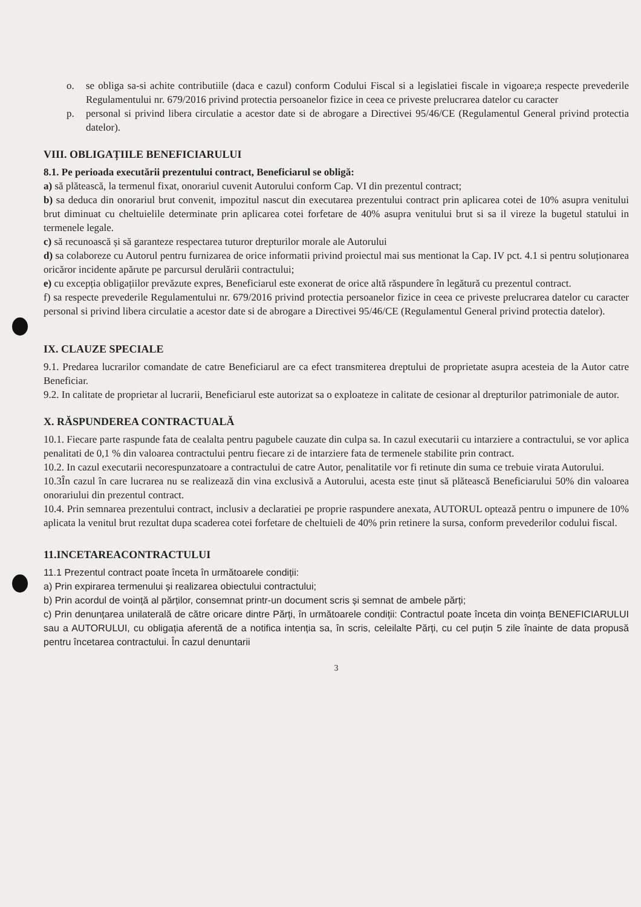o. se obliga sa-si achite contributiile (daca e cazul) conform Codului Fiscal si a legislatiei fiscale in vigoare;a respecte prevederile Regulamentului nr. 679/2016 privind protectia persoanelor fizice in ceea ce priveste prelucrarea datelor cu caracter
p. personal si privind libera circulatie a acestor date si de abrogare a Directivei 95/46/CE (Regulamentul General privind protectia datelor).
VIII. OBLIGAȚIILE BENEFICIARULUI
8.1. Pe perioada executării prezentului contract, Beneficiarul se obligă:
a) să plătească, la termenul fixat, onorariul cuvenit Autorului conform Cap. VI din prezentul contract;
b) sa deduca din onorariul brut convenit, impozitul nascut din executarea prezentului contract prin aplicarea cotei de 10% asupra venitului brut diminuat cu cheltuielile determinate prin aplicarea cotei forfetare de 40% asupra venitului brut si sa il vireze la bugetul statului in termenele legale.
c) să recunoască și să garanteze respectarea tuturor drepturilor morale ale Autorului
d) sa colaboreze cu Autorul pentru furnizarea de orice informatii privind proiectul mai sus mentionat la Cap. IV pct. 4.1 si pentru soluționarea oricăror incidente apărute pe parcursul derulării contractului;
e) cu excepția obligațiilor prevăzute expres, Beneficiarul este exonerat de orice altă răspundere în legătură cu prezentul contract.
f) sa respecte prevederile Regulamentului nr. 679/2016 privind protectia persoanelor fizice in ceea ce priveste prelucrarea datelor cu caracter personal si privind libera circulatie a acestor date si de abrogare a Directivei 95/46/CE (Regulamentul General privind protectia datelor).
IX. CLAUZE SPECIALE
9.1. Predarea lucrarilor comandate de catre Beneficiarul are ca efect transmiterea dreptului de proprietate asupra acesteia de la Autor catre Beneficiar.
9.2. In calitate de proprietar al lucrarii, Beneficiarul este autorizat sa o exploateze in calitate de cesionar al drepturilor patrimoniale de autor.
X. RĂSPUNDEREA CONTRACTUALĂ
10.1. Fiecare parte raspunde fata de cealalta pentru pagubele cauzate din culpa sa. In cazul executarii cu intarziere a contractului, se vor aplica penalitati de 0,1 % din valoarea contractului pentru fiecare zi de intarziere fata de termenele stabilite prin contract.
10.2. In cazul executarii necorespunzatoare a contractului de catre Autor, penalitatile vor fi retinute din suma ce trebuie virata Autorului.
10.3În cazul în care lucrarea nu se realizează din vina exclusivă a Autorului, acesta este ținut să plătească Beneficiarului 50% din valoarea onorariului din prezentul contract.
10.4. Prin semnarea prezentului contract, inclusiv a declaratiei pe proprie raspundere anexata, AUTORUL optează pentru o impunere de 10% aplicata la venitul brut rezultat dupa scaderea cotei forfetare de cheltuieli de 40% prin retinere la sursa, conform prevederilor codului fiscal.
11.INCETAREACONTRACTULUI
11.1 Prezentul contract poate înceta în următoarele condiții:
a) Prin expirarea termenului și realizarea obiectului contractului;
b) Prin acordul de voință al părților, consemnat printr-un document scris și semnat de ambele părți;
c) Prin denunțarea unilaterală de către oricare dintre Părți, în următoarele condiții: Contractul poate înceta din voința BENEFICIARULUI sau a AUTORULUI, cu obligația aferentă de a notifica intenția sa, în scris, celeilalte Părți, cu cel puțin 5 zile înainte de data propusă pentru încetarea contractului. În cazul denuntarii
3